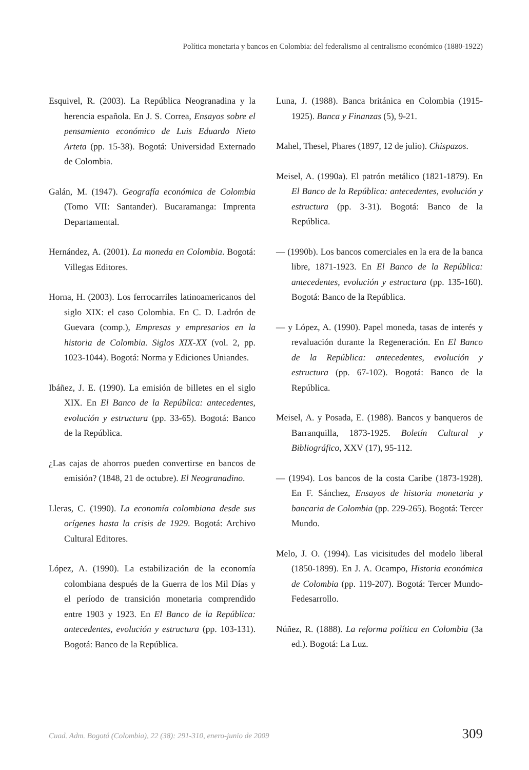Política monetaria y bancos en Colombia: del federalismo al centralismo económico (1880-1922)
Esquivel, R. (2003). La República Neogranadina y la herencia española. En J. S. Correa, Ensayos sobre el pensamiento económico de Luis Eduardo Nieto Arteta (pp. 15-38). Bogotá: Universidad Externado de Colombia.
Galán, M. (1947). Geografía económica de Colombia (Tomo VII: Santander). Bucaramanga: Imprenta Departamental.
Hernández, A. (2001). La moneda en Colombia. Bogotá: Villegas Editores.
Horna, H. (2003). Los ferrocarriles latinoamericanos del siglo XIX: el caso Colombia. En C. D. Ladrón de Guevara (comp.), Empresas y empresarios en la historia de Colombia. Siglos XIX-XX (vol. 2, pp. 1023-1044). Bogotá: Norma y Ediciones Uniandes.
Ibáñez, J. E. (1990). La emisión de billetes en el siglo XIX. En El Banco de la República: antecedentes, evolución y estructura (pp. 33-65). Bogotá: Banco de la República.
¿Las cajas de ahorros pueden convertirse en bancos de emisión? (1848, 21 de octubre). El Neogranadino.
Lleras, C. (1990). La economía colombiana desde sus orígenes hasta la crisis de 1929. Bogotá: Archivo Cultural Editores.
López, A. (1990). La estabilización de la economía colombiana después de la Guerra de los Mil Días y el período de transición monetaria comprendido entre 1903 y 1923. En El Banco de la República: antecedentes, evolución y estructura (pp. 103-131). Bogotá: Banco de la República.
Luna, J. (1988). Banca británica en Colombia (1915-1925). Banca y Finanzas (5), 9-21.
Mahel, Thesel, Phares (1897, 12 de julio). Chispazos.
Meisel, A. (1990a). El patrón metálico (1821-1879). En El Banco de la República: antecedentes, evolución y estructura (pp. 3-31). Bogotá: Banco de la República.
— (1990b). Los bancos comerciales en la era de la banca libre, 1871-1923. En El Banco de la República: antecedentes, evolución y estructura (pp. 135-160). Bogotá: Banco de la República.
— y López, A. (1990). Papel moneda, tasas de interés y revaluación durante la Regeneración. En El Banco de la República: antecedentes, evolución y estructura (pp. 67-102). Bogotá: Banco de la República.
Meisel, A. y Posada, E. (1988). Bancos y banqueros de Barranquilla, 1873-1925. Boletín Cultural y Bibliográfico, XXV (17), 95-112.
— (1994). Los bancos de la costa Caribe (1873-1928). En F. Sánchez, Ensayos de historia monetaria y bancaria de Colombia (pp. 229-265). Bogotá: Tercer Mundo.
Melo, J. O. (1994). Las vicisitudes del modelo liberal (1850-1899). En J. A. Ocampo, Historia económica de Colombia (pp. 119-207). Bogotá: Tercer Mundo-Fedesarrollo.
Núñez, R. (1888). La reforma política en Colombia (3a ed.). Bogotá: La Luz.
Cuad. Adm. Bogotá (Colombia), 22 (38): 291-310, enero-junio de 2009 309